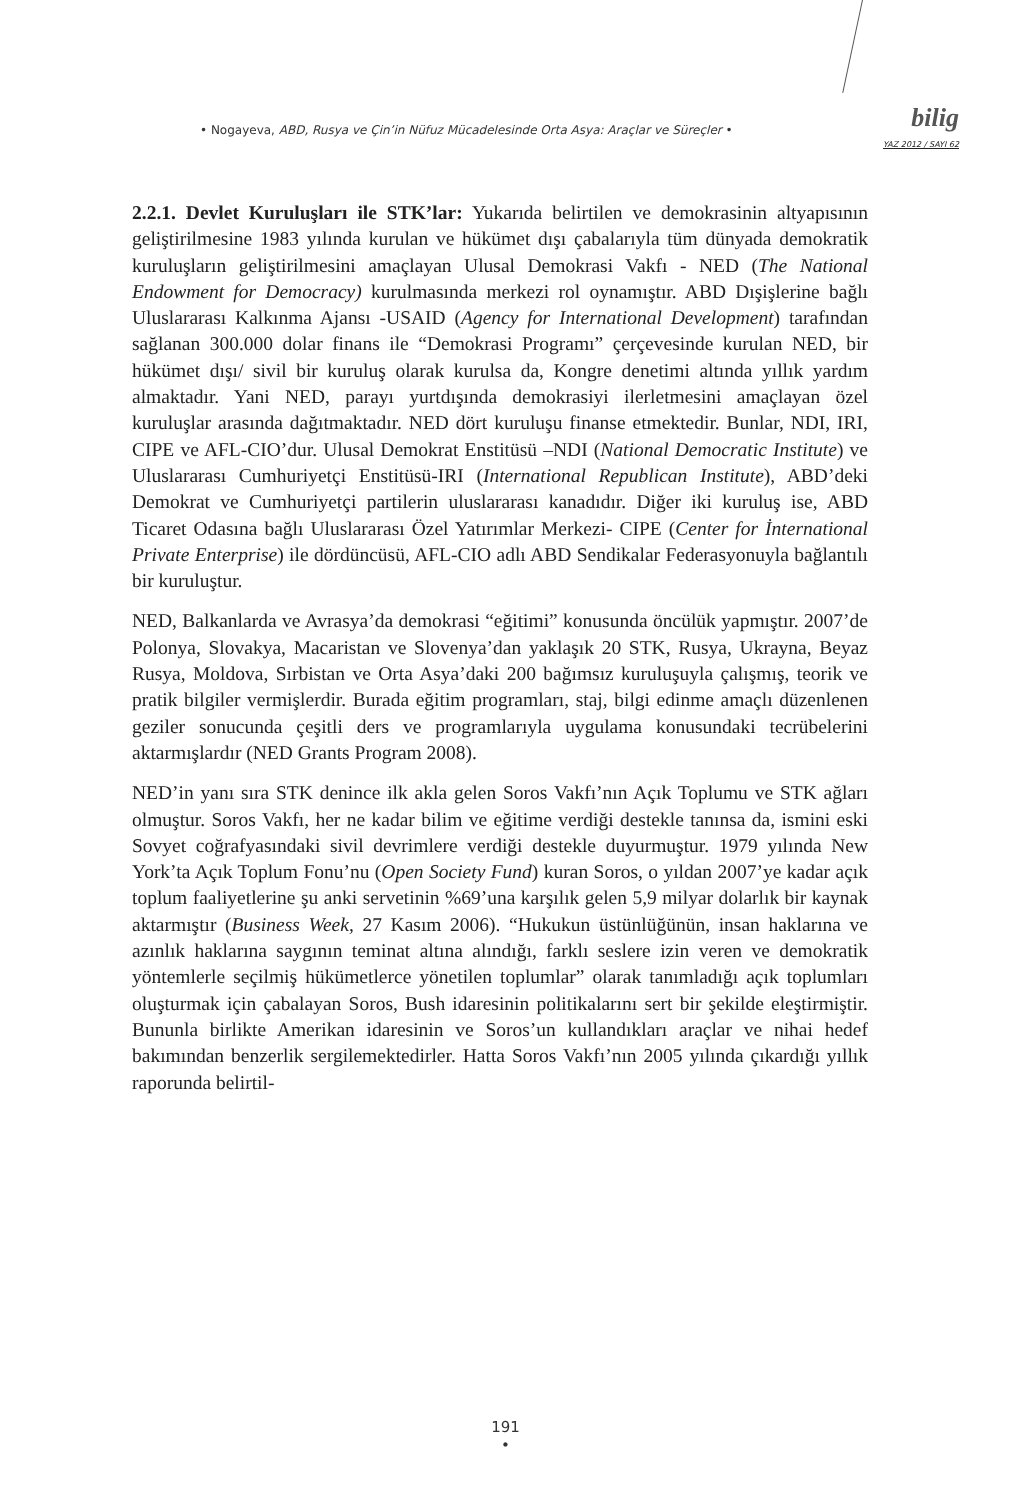• Nogayeva, ABD, Rusya ve Çin’in Nüfuz Mücadelesinde Orta Asya: Araçlar ve Süreçler •
bilig
YAZ 2012 / SAYI 62
2.2.1. Devlet Kuruluşları ile STK’lar: Yukarıda belirtilen ve demokrasinin altyapısının geliştirilmesine 1983 yılında kurulan ve hükümet dışı çabalarıyla tüm dünyada demokratik kuruluşların geliştirilmesini amaçlayan Ulusal Demokrasi Vakfı - NED (The National Endowment for Democracy) kurulmasında merkezi rol oynamıştır. ABD Dışişlerine bağlı Uluslararası Kalkınma Ajansı -USAID (Agency for International Development) tarafından sağlanan 300.000 dolar finans ile “Demokrasi Programı” çerçevesinde kurulan NED, bir hükümet dışı/ sivil bir kuruluş olarak kurulsa da, Kongre denetimi altında yıllık yardım almaktadır. Yani NED, parayı yurtdışında demokrasiyi ilerletmesini amaçlayan özel kuruluşlar arasında dağıtmaktadır. NED dört kuruluşu finanse etmektedir. Bunlar, NDI, IRI, CIPE ve AFL-CIO’dur. Ulusal Demokrat Enstitüsü –NDI (National Democratic Institute) ve Uluslararası Cumhuriyetçi Enstitüsü-IRI (International Republican Institute), ABD’deki Demokrat ve Cumhuriyetçi partilerin uluslararası kanadıdır. Diğer iki kuruluş ise, ABD Ticaret Odasına bağlı Uluslararası Özel Yatırımlar Merkezi- CIPE (Center for İnternational Private Enterprise) ile dördüncüsü, AFL-CIO adlı ABD Sendikalar Federasyonuyla bağlantılı bir kuruluştur.
NED, Balkanlarda ve Avrasya’da demokrasi “eğitimi” konusunda öncülük yapmıştır. 2007’de Polonya, Slovakya, Macaristan ve Slovenya’dan yaklaşık 20 STK, Rusya, Ukrayna, Beyaz Rusya, Moldova, Sırbistan ve Orta Asya’daki 200 bağımsız kuruluşuyla çalışmış, teorik ve pratik bilgiler vermişlerdir. Burada eğitim programları, staj, bilgi edinme amaçlı düzenlenen geziler sonucunda çeşitli ders ve programlarıyla uygulama konusundaki tecrübelerini aktarmışlardır (NED Grants Program 2008).
NED’in yanı sıra STK denince ilk akla gelen Soros Vakfı’nın Açık Toplumu ve STK ağları olmuştur. Soros Vakfı, her ne kadar bilim ve eğitime verdiği destekle tanınsa da, ismini eski Sovyet coğrafyasındaki sivil devrimlere verdiği destekle duyurmuştur. 1979 yılında New York’ta Açık Toplum Fonu’nu (Open Society Fund) kuran Soros, o yıldan 2007’ye kadar açık toplum faaliyetlerine şu anki servetinin %69’una karşılık gelen 5,9 milyar dolarlık bir kaynak aktarmıştır (Business Week, 27 Kasım 2006). “Hukukun üstünlüğünün, insan haklarına ve azınlık haklarına saygının teminat altına alındığı, farklı seslere izin veren ve demokratik yöntemlerle seçilmiş hükümetlerce yönetilen toplumlar” olarak tanımladığı açık toplumları oluşturmak için çabalayan Soros, Bush idaresinin politikalarını sert bir şekilde eleştirmiştir. Bununla birlikte Amerikan idaresinin ve Soros’un kullandıkları araçlar ve nihai hedef bakımından benzerlik sergilemektedirler. Hatta Soros Vakfı’nın 2005 yılında çıkardığı yıllık raporunda belirtil-
191
•